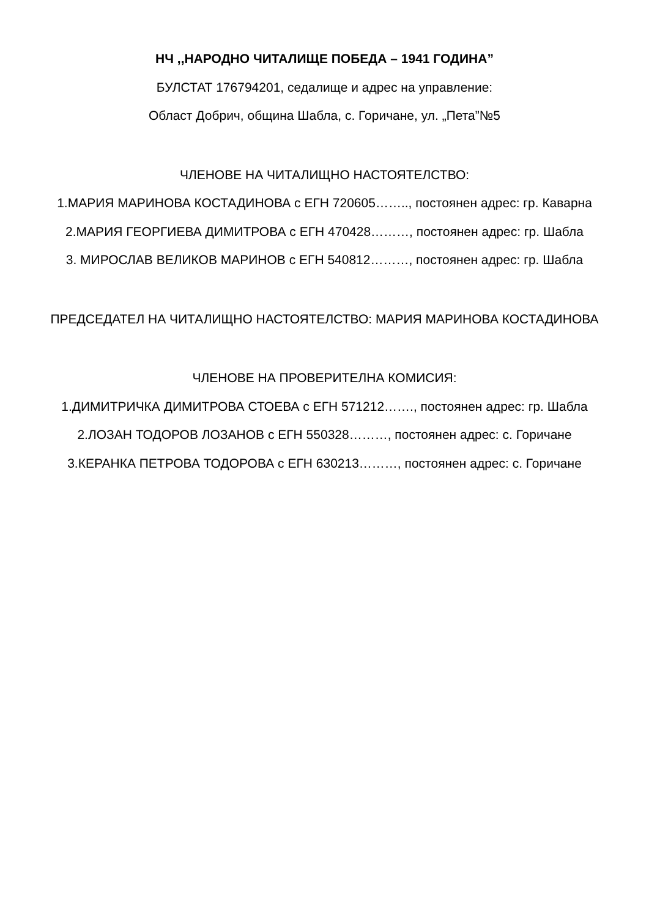НЧ ,,НАРОДНО ЧИТАЛИЩЕ ПОБЕДА – 1941 ГОДИНА”
БУЛСТАТ 176794201, седалище и адрес на управление:
Област Добрич, община Шабла, с. Горичане, ул. „Пета”№5
ЧЛЕНОВЕ НА ЧИТАЛИЩНО НАСТОЯТЕЛСТВО:
1.МАРИЯ МАРИНОВА КОСТАДИНОВА с ЕГН 720605…….., постоянен адрес: гр. Каварна
2.МАРИЯ ГЕОРГИЕВА ДИМИТРОВА с ЕГН 470428………, постоянен адрес: гр. Шабла
3. МИРОСЛАВ ВЕЛИКОВ МАРИНОВ с ЕГН 540812………, постоянен адрес: гр. Шабла
ПРЕДСЕДАТЕЛ НА ЧИТАЛИЩНО НАСТОЯТЕЛСТВО: МАРИЯ МАРИНОВА КОСТАДИНОВА
ЧЛЕНОВЕ НА ПРОВЕРИТЕЛНА КОМИСИЯ:
1.ДИМИТРИЧКА ДИМИТРОВА СТОЕВА с ЕГН 571212……., постоянен адрес: гр. Шабла
2.ЛОЗАН ТОДОРОВ ЛОЗАНОВ с ЕГН 550328………, постоянен адрес: с. Горичане
3.КЕРАНКА ПЕТРОВА ТОДОРОВА с ЕГН 630213………, постоянен адрес: с. Горичане